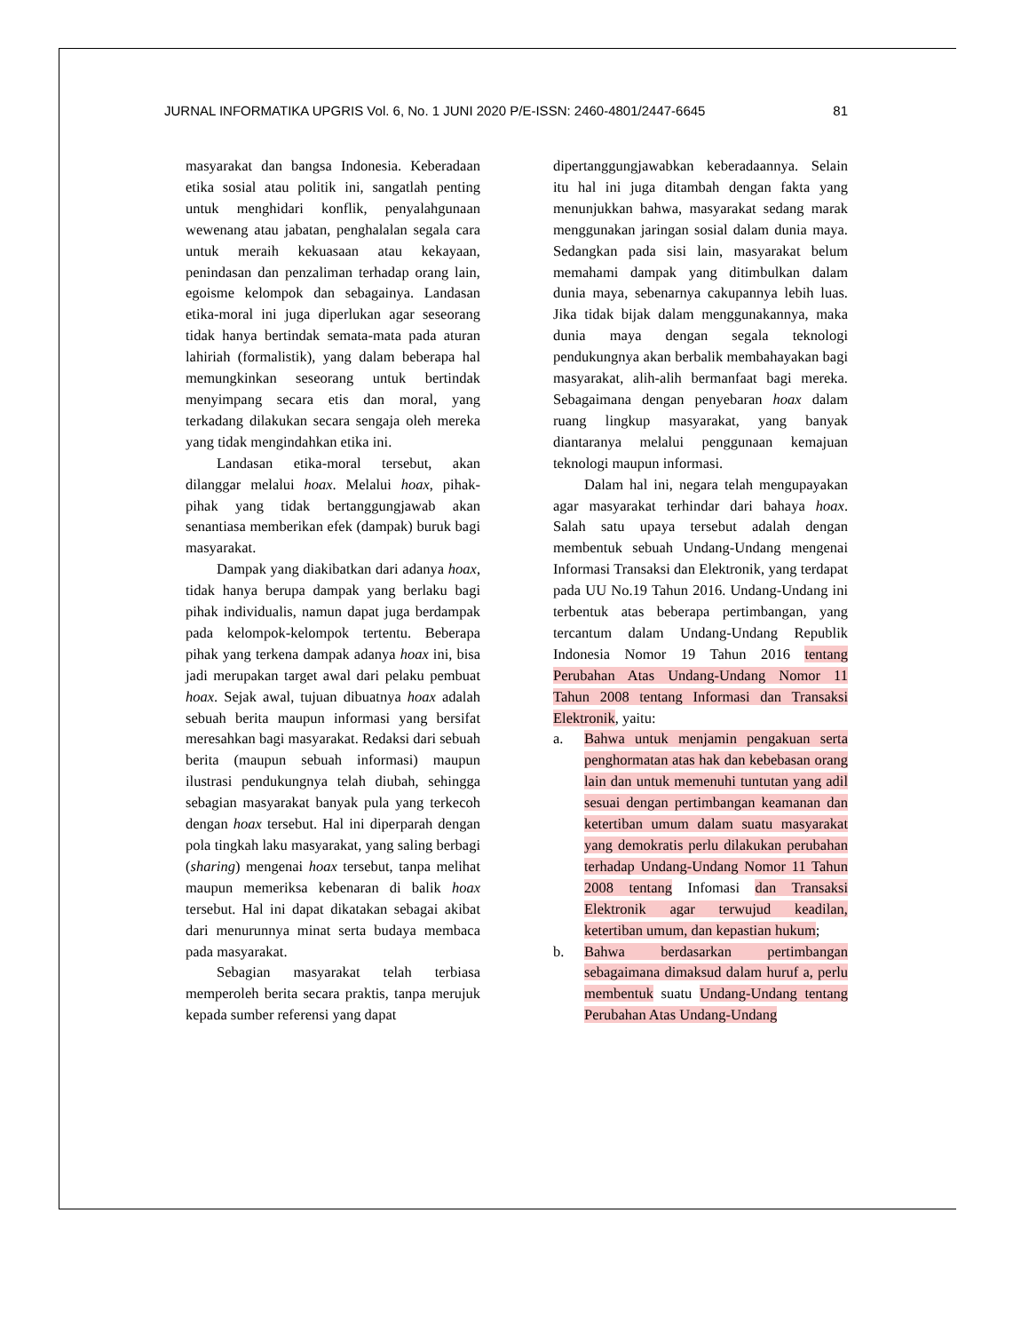JURNAL INFORMATIKA UPGRIS Vol. 6, No. 1 JUNI 2020 P/E-ISSN: 2460-4801/2447-6645 81
masyarakat dan bangsa Indonesia. Keberadaan etika sosial atau politik ini, sangatlah penting untuk menghidari konflik, penyalahgunaan wewenang atau jabatan, penghalalan segala cara untuk meraih kekuasaan atau kekayaan, penindasan dan penzaliman terhadap orang lain, egoisme kelompok dan sebagainya. Landasan etika-moral ini juga diperlukan agar seseorang tidak hanya bertindak semata-mata pada aturan lahiriah (formalistik), yang dalam beberapa hal memungkinkan seseorang untuk bertindak menyimpang secara etis dan moral, yang terkadang dilakukan secara sengaja oleh mereka yang tidak mengindahkan etika ini.
Landasan etika-moral tersebut, akan dilanggar melalui hoax. Melalui hoax, pihak-pihak yang tidak bertanggungjawab akan senantiasa memberikan efek (dampak) buruk bagi masyarakat.
Dampak yang diakibatkan dari adanya hoax, tidak hanya berupa dampak yang berlaku bagi pihak individualis, namun dapat juga berdampak pada kelompok-kelompok tertentu. Beberapa pihak yang terkena dampak adanya hoax ini, bisa jadi merupakan target awal dari pelaku pembuat hoax. Sejak awal, tujuan dibuatnya hoax adalah sebuah berita maupun informasi yang bersifat meresahkan bagi masyarakat. Redaksi dari sebuah berita (maupun sebuah informasi) maupun ilustrasi pendukungnya telah diubah, sehingga sebagian masyarakat banyak pula yang terkecoh dengan hoax tersebut. Hal ini diperparah dengan pola tingkah laku masyarakat, yang saling berbagi (sharing) mengenai hoax tersebut, tanpa melihat maupun memeriksa kebenaran di balik hoax tersebut. Hal ini dapat dikatakan sebagai akibat dari menurunnya minat serta budaya membaca pada masyarakat.
Sebagian masyarakat telah terbiasa memperoleh berita secara praktis, tanpa merujuk kepada sumber referensi yang dapat
dipertanggungjawabkan keberadaannya. Selain itu hal ini juga ditambah dengan fakta yang menunjukkan bahwa, masyarakat sedang marak menggunakan jaringan sosial dalam dunia maya. Sedangkan pada sisi lain, masyarakat belum memahami dampak yang ditimbulkan dalam dunia maya, sebenarnya cakupannya lebih luas. Jika tidak bijak dalam menggunakannya, maka dunia maya dengan segala teknologi pendukungnya akan berbalik membahayakan bagi masyarakat, alih-alih bermanfaat bagi mereka. Sebagaimana dengan penyebaran hoax dalam ruang lingkup masyarakat, yang banyak diantaranya melalui penggunaan kemajuan teknologi maupun informasi.
Dalam hal ini, negara telah mengupayakan agar masyarakat terhindar dari bahaya hoax. Salah satu upaya tersebut adalah dengan membentuk sebuah Undang-Undang mengenai Informasi Transaksi dan Elektronik, yang terdapat pada UU No.19 Tahun 2016. Undang-Undang ini terbentuk atas beberapa pertimbangan, yang tercantum dalam Undang-Undang Republik Indonesia Nomor 19 Tahun 2016 tentang Perubahan Atas Undang-Undang Nomor 11 Tahun 2008 tentang Informasi dan Transaksi Elektronik, yaitu:
a. Bahwa untuk menjamin pengakuan serta penghormatan atas hak dan kebebasan orang lain dan untuk memenuhi tuntutan yang adil sesuai dengan pertimbangan keamanan dan ketertiban umum dalam suatu masyarakat yang demokratis perlu dilakukan perubahan terhadap Undang-Undang Nomor 11 Tahun 2008 tentang Infomasi dan Transaksi Elektronik agar terwujud keadilan, ketertiban umum, dan kepastian hukum;
b. Bahwa berdasarkan pertimbangan sebagaimana dimaksud dalam huruf a, perlu membentuk suatu Undang-Undang tentang Perubahan Atas Undang-Undang